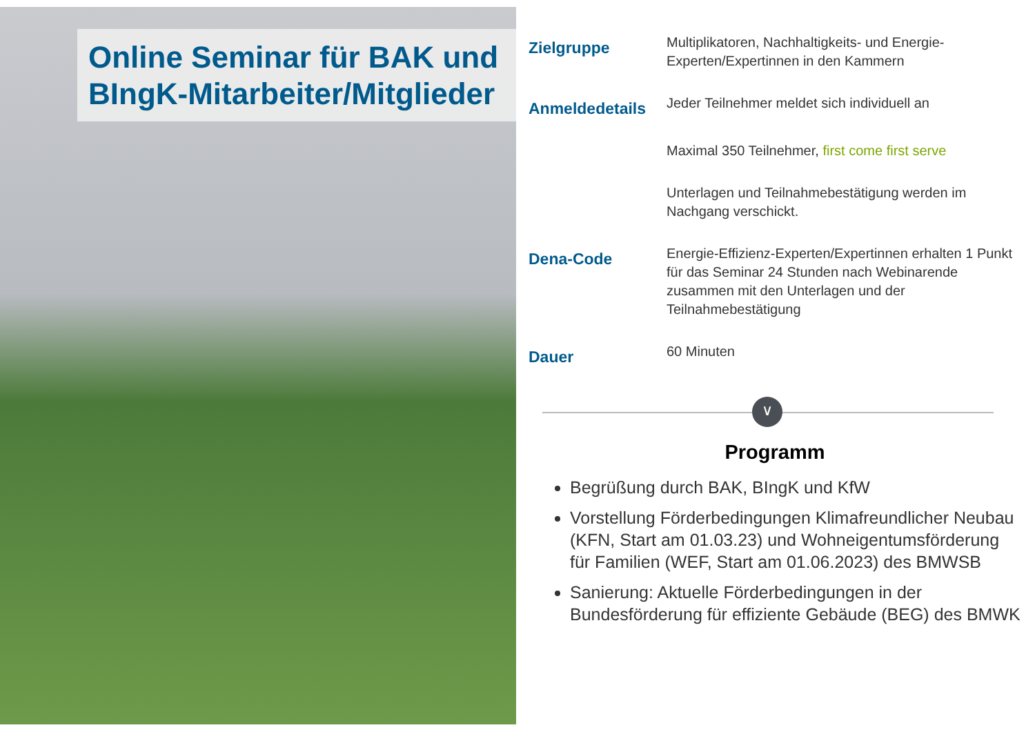Online Seminar für BAK und BIngK-Mitarbeiter/Mitglieder
| Zielgruppe | Multiplikatoren, Nachhaltigkeits- und Energie-Experten/Expertinnen in den Kammern |
| Anmeldedetails | Jeder Teilnehmer meldet sich individuell an |
| | Maximal 350 Teilnehmer, first come first serve |
| | Unterlagen und Teilnahmebestätigung werden im Nachgang verschickt. |
| Dena-Code | Energie-Effizienz-Experten/Expertinnen erhalten 1 Punkt für das Seminar 24 Stunden nach Webinarende zusammen mit den Unterlagen und der Teilnahmebestätigung |
| Dauer | 60 Minuten |
∨
Programm
Begrüßung durch BAK, BIngK und KfW
Vorstellung Förderbedingungen Klimafreundlicher Neubau (KFN, Start am 01.03.23) und Wohneigentumsförderung für Familien (WEF, Start am 01.06.2023) des BMWSB
Sanierung: Aktuelle Förderbedingungen in der Bundesförderung für effiziente Gebäude (BEG) des BMWK